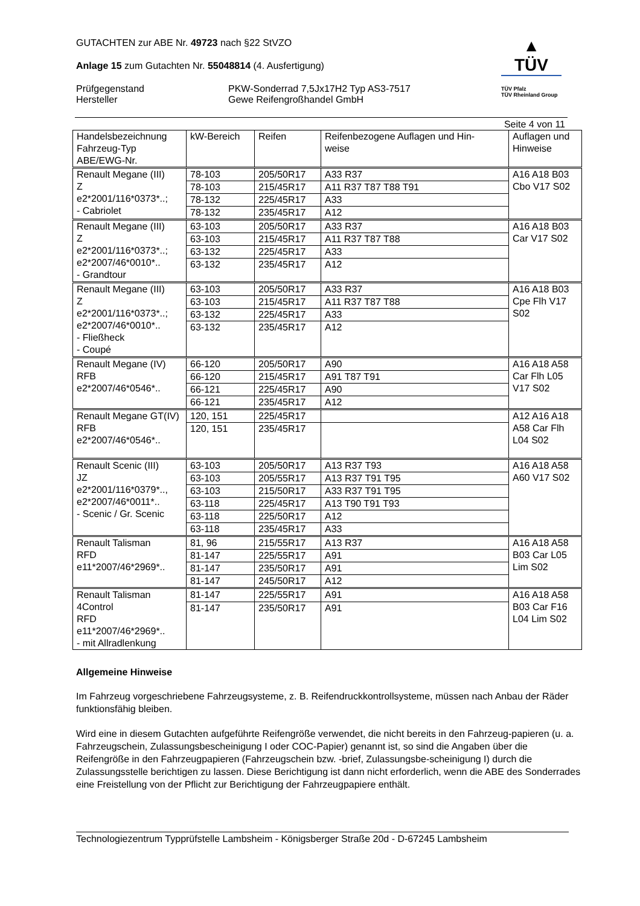GUTACHTEN zur ABE Nr. 49723 nach §22 StVZO
Anlage 15 zum Gutachten Nr. 55048814 (4. Ausfertigung)
Prüfgegenstand
Hersteller
PKW-Sonderrad 7,5Jx17H2 Typ AS3-7517
Gewe Reifengroßhandel GmbH
▲
TÜV
TÜV Pfalz
TÜV Rheinland Group
Seite 4 von 11
| Handelsbezeichnung Fahrzeug-Typ ABE/EWG-Nr. | kW-Bereich | Reifen | Reifenbezogene Auflagen und Hin- weise | Auflagen und Hinweise |
| --- | --- | --- | --- | --- |
| Renault Megane (III) Z e2*2001/116*0373*..; - Cabriolet | 78-103 | 205/50R17 | A33 R37 | A16 A18 B03 Cbo V17 S02 |
| | 78-103 | 215/45R17 | A11 R37 T87 T88 T91 | |
| | 78-132 | 225/45R17 | A33 | |
| | 78-132 | 235/45R17 | A12 | |
| Renault Megane (III) Z e2*2001/116*0373*..; e2*2007/46*0010*.. - Grandtour | 63-103 | 205/50R17 | A33 R37 | A16 A18 B03 Car V17 S02 |
| | 63-103 | 215/45R17 | A11 R37 T87 T88 | |
| | 63-132 | 225/45R17 | A33 | |
| | 63-132 | 235/45R17 | A12 | |
| Renault Megane (III) Z e2*2001/116*0373*..; e2*2007/46*0010*.. - Fließheck - Coupé | 63-103 | 205/50R17 | A33 R37 | A16 A18 B03 Cpe Flh V17 S02 |
| | 63-103 | 215/45R17 | A11 R37 T87 T88 | |
| | 63-132 | 225/45R17 | A33 | |
| | 63-132 | 235/45R17 | A12 | |
| Renault Megane (IV) RFB e2*2007/46*0546*.. | 66-120 | 205/50R17 | A90 | A16 A18 A58 Car Flh L05 V17 S02 |
| | 66-120 | 215/45R17 | A91 T87 T91 | |
| | 66-121 | 225/45R17 | A90 | |
| | 66-121 | 235/45R17 | A12 | |
| Renault Megane GT(IV) RFB e2*2007/46*0546*.. | 120, 151 | 225/45R17 | | A12 A16 A18 A58 Car Flh L04 S02 |
| | 120, 151 | 235/45R17 | | |
| Renault Scenic (III) JZ e2*2001/116*0379*.., e2*2007/46*0011*.. - Scenic / Gr. Scenic | 63-103 | 205/50R17 | A13 R37 T93 | A16 A18 A58 A60 V17 S02 |
| | 63-103 | 205/55R17 | A13 R37 T91 T95 | |
| | 63-103 | 215/50R17 | A33 R37 T91 T95 | |
| | 63-118 | 225/45R17 | A13 T90 T91 T93 | |
| | 63-118 | 225/50R17 | A12 | |
| | 63-118 | 235/45R17 | A33 | |
| Renault Talisman RFD e11*2007/46*2969*.. | 81, 96 | 215/55R17 | A13 R37 | A16 A18 A58 B03 Car L05 Lim S02 |
| | 81-147 | 225/55R17 | A91 | |
| | 81-147 | 235/50R17 | A91 | |
| | 81-147 | 245/50R17 | A12 | |
| Renault Talisman 4Control RFD e11*2007/46*2969*.. - mit Allradlenkung | 81-147 | 225/55R17 | A91 | A16 A18 A58 B03 Car F16 L04 Lim S02 |
| | 81-147 | 235/50R17 | A91 | |
Allgemeine Hinweise
Im Fahrzeug vorgeschriebene Fahrzeugsysteme, z. B. Reifendruckkontrollsysteme, müssen nach Anbau der Räder funktionsfähig bleiben.
Wird eine in diesem Gutachten aufgeführte Reifengröße verwendet, die nicht bereits in den Fahrzeug-papieren (u. a. Fahrzeugschein, Zulassungsbescheinigung I oder COC-Papier) genannt ist, so sind die Angaben über die Reifengröße in den Fahrzeugpapieren (Fahrzeugschein bzw. -brief, Zulassungsbe-scheinigung I) durch die Zulassungsstelle berichtigen zu lassen. Diese Berichtigung ist dann nicht erforderlich, wenn die ABE des Sonderrades eine Freistellung von der Pflicht zur Berichtigung der Fahrzeugpapiere enthält.
Technologiezentrum Typprüfstelle Lambsheim - Königsberger Straße 20d - D-67245 Lambsheim